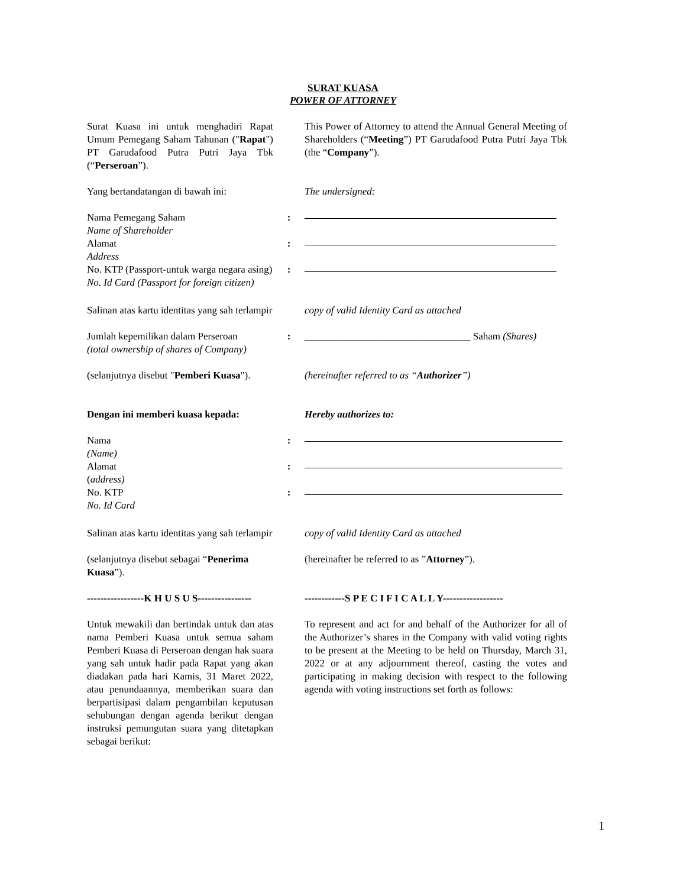SURAT KUASA
POWER OF ATTORNEY
Surat Kuasa ini untuk menghadiri Rapat Umum Pemegang Saham Tahunan ("Rapat") PT Garudafood Putra Putri Jaya Tbk (“Perseroan”).
This Power of Attorney to attend the Annual General Meeting of Shareholders (“Meeting”) PT Garudafood Putra Putri Jaya Tbk (the “Company”).
Yang bertandatangan di bawah ini:
The undersigned:
Nama Pemegang Saham
Name of Shareholder
Alamat
Address
No. KTP (Passport-untuk warga negara asing)
No. Id Card (Passport for foreign citizen)
:
:
:
Salinan atas kartu identitas yang sah terlampir
copy of valid Identity Card as attached
Jumlah kepemilikan dalam Perseroan
(total ownership of shares of Company)
: _________________________________ Saham (Shares)
(selanjutnya disebut "Pemberi Kuasa").
(hereinafter referred to as “Authorizer”)
Dengan ini memberi kuasa kepada:
Hereby authorizes to:
Nama
(Name)
Alamat
(address)
No. KTP
No. Id Card
:
:
:
Salinan atas kartu identitas yang sah terlampir
copy of valid Identity Card as attached
(selanjutnya disebut sebagai “Penerima Kuasa”).
(hereinafter be referred to as ”Attorney”).
-----------------K H U S U S----------------
------------S P E C I F I C A L L Y------------------
Untuk mewakili dan bertindak untuk dan atas nama Pemberi Kuasa untuk semua saham Pemberi Kuasa di Perseroan dengan hak suara yang sah untuk hadir pada Rapat yang akan diadakan pada hari Kamis, 31 Maret 2022, atau penundaannya, memberikan suara dan berpartisipasi dalam pengambilan keputusan sehubungan dengan agenda berikut dengan instruksi pemungutan suara yang ditetapkan sebagai berikut:
To represent and act for and behalf of the Authorizer for all of the Authorizer’s shares in the Company with valid voting rights to be present at the Meeting to be held on Thursday, March 31, 2022 or at any adjournment thereof, casting the votes and participating in making decision with respect to the following agenda with voting instructions set forth as follows:
1